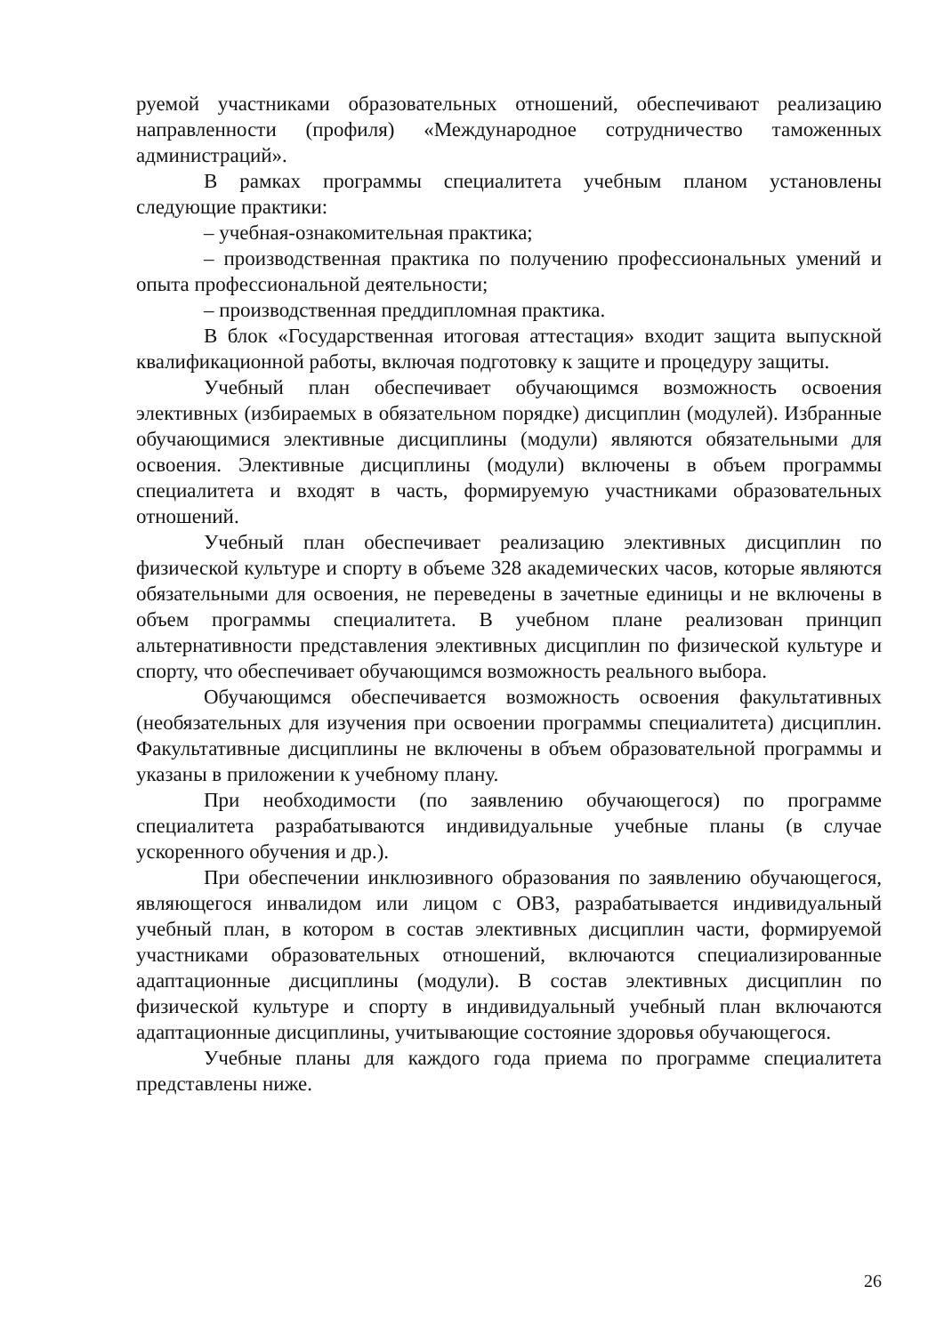руемой участниками образовательных отношений, обеспечивают реализацию направленности (профиля) «Международное сотрудничество таможенных администраций».
В рамках программы специалитета учебным планом установлены следующие практики:
– учебная-ознакомительная практика;
– производственная практика по получению профессиональных умений и опыта профессиональной деятельности;
– производственная преддипломная практика.
В блок «Государственная итоговая аттестация» входит защита выпускной квалификационной работы, включая подготовку к защите и процедуру защиты.
Учебный план обеспечивает обучающимся возможность освоения элективных (избираемых в обязательном порядке) дисциплин (модулей). Избранные обучающимися элективные дисциплины (модули) являются обязательными для освоения. Элективные дисциплины (модули) включены в объем программы специалитета и входят в часть, формируемую участниками образовательных отношений.
Учебный план обеспечивает реализацию элективных дисциплин по физической культуре и спорту в объеме 328 академических часов, которые являются обязательными для освоения, не переведены в зачетные единицы и не включены в объем программы специалитета. В учебном плане реализован принцип альтернативности представления элективных дисциплин по физической культуре и спорту, что обеспечивает обучающимся возможность реального выбора.
Обучающимся обеспечивается возможность освоения факультативных (необязательных для изучения при освоении программы специалитета) дисциплин. Факультативные дисциплины не включены в объем образовательной программы и указаны в приложении к учебному плану.
При необходимости (по заявлению обучающегося) по программе специалитета разрабатываются индивидуальные учебные планы (в случае ускоренного обучения и др.).
При обеспечении инклюзивного образования по заявлению обучающегося, являющегося инвалидом или лицом с ОВЗ, разрабатывается индивидуальный учебный план, в котором в состав элективных дисциплин части, формируемой участниками образовательных отношений, включаются специализированные адаптационные дисциплины (модули). В состав элективных дисциплин по физической культуре и спорту в индивидуальный учебный план включаются адаптационные дисциплины, учитывающие состояние здоровья обучающегося.
Учебные планы для каждого года приема по программе специалитета представлены ниже.
26